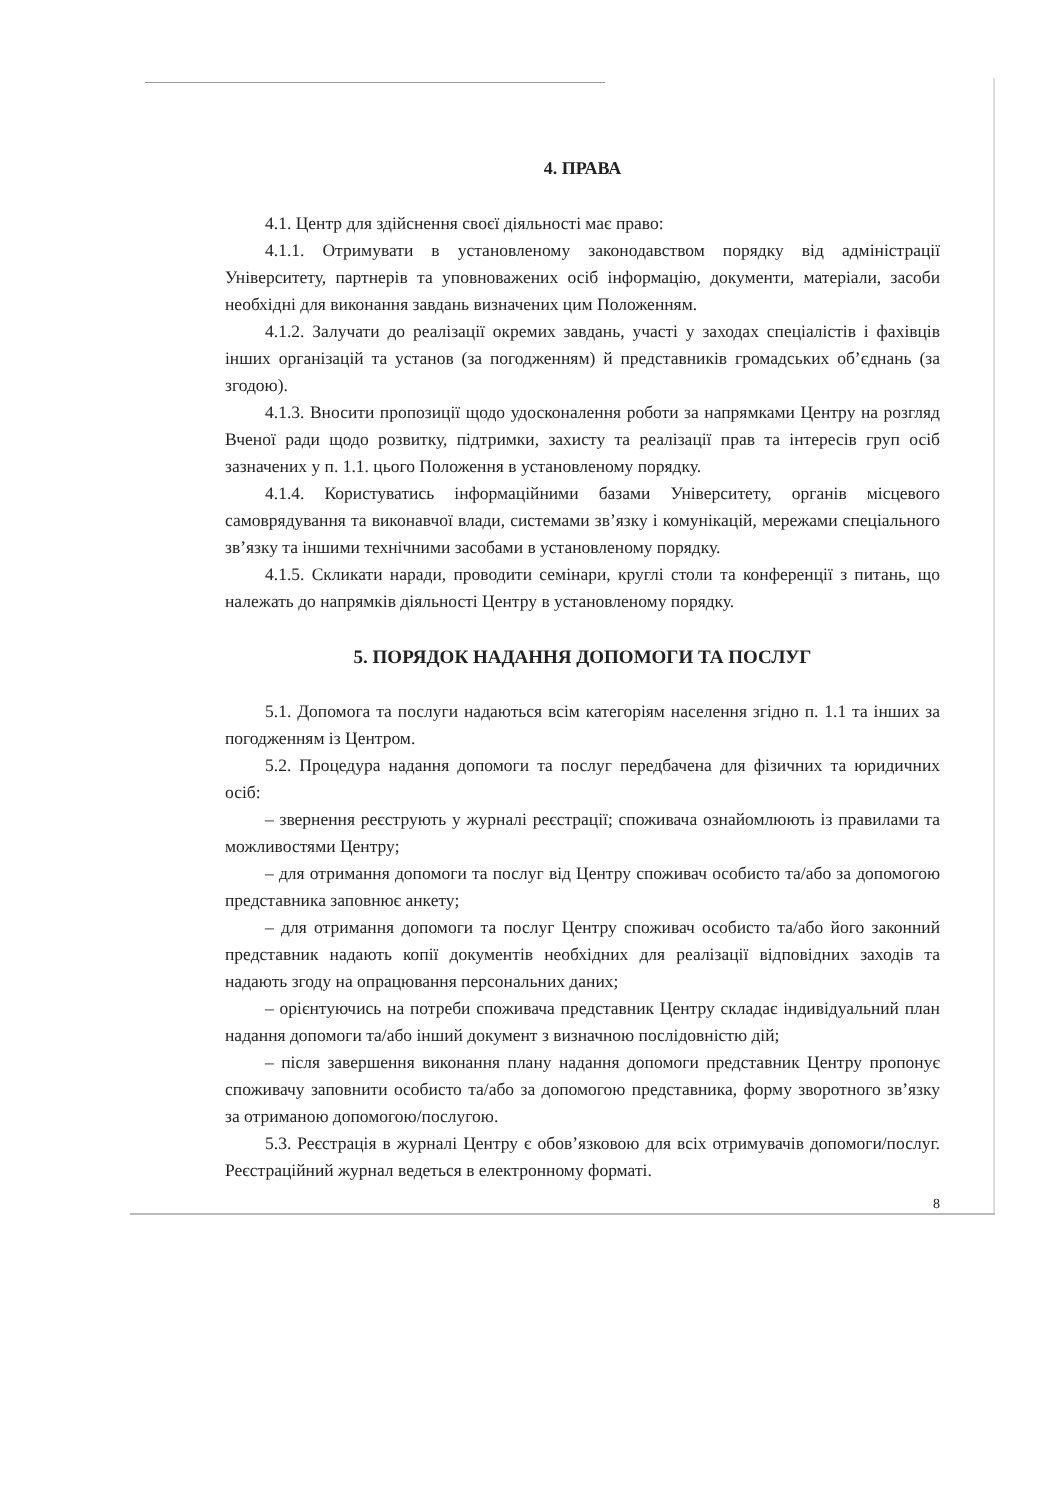4. ПРАВА
4.1. Центр для здійснення своєї діяльності має право:
4.1.1. Отримувати в установленому законодавством порядку від адміністрації Університету, партнерів та уповноважених осіб інформацію, документи, матеріали, засоби необхідні для виконання завдань визначених цим Положенням.
4.1.2. Залучати до реалізації окремих завдань, участі у заходах спеціалістів і фахівців інших організацій та установ (за погодженням) й представників громадських об’єднань (за згодою).
4.1.3. Вносити пропозиції щодо удосконалення роботи за напрямками Центру на розгляд Вченої ради щодо розвитку, підтримки, захисту та реалізації прав та інтересів груп осіб зазначених у п. 1.1. цього Положення в установленому порядку.
4.1.4. Користуватись інформаційними базами Університету, органів місцевого самоврядування та виконавчої влади, системами зв’язку і комунікацій, мережами спеціального зв’язку та іншими технічними засобами в установленому порядку.
4.1.5. Скликати наради, проводити семінари, круглі столи та конференції з питань, що належать до напрямків діяльності Центру в установленому порядку.
5. ПОРЯДОК НАДАННЯ ДОПОМОГИ ТА ПОСЛУГ
5.1. Допомога та послуги надаються всім категоріям населення згідно п. 1.1 та інших за погодженням із Центром.
5.2. Процедура надання допомоги та послуг передбачена для фізичних та юридичних осіб:
– звернення реєструють у журналі реєстрації; споживача ознайомлюють із правилами та можливостями Центру;
– для отримання допомоги та послуг від Центру споживач особисто та/або за допомогою представника заповнює анкету;
– для отримання допомоги та послуг Центру споживач особисто та/або його законний представник надають копії документів необхідних для реалізації відповідних заходів та надають згоду на опрацювання персональних даних;
– орієнтуючись на потреби споживача представник Центру складає індивідуальний план надання допомоги та/або інший документ з визначною послідовністю дій;
– після завершення виконання плану надання допомоги представник Центру пропонує споживачу заповнити особисто та/або за допомогою представника, форму зворотного зв’язку за отриманою допомогою/послугою.
5.3. Реєстрація в журналі Центру є обов’язковою для всіх отримувачів допомоги/послуг. Реєстраційний журнал ведеться в електронному форматі.
8